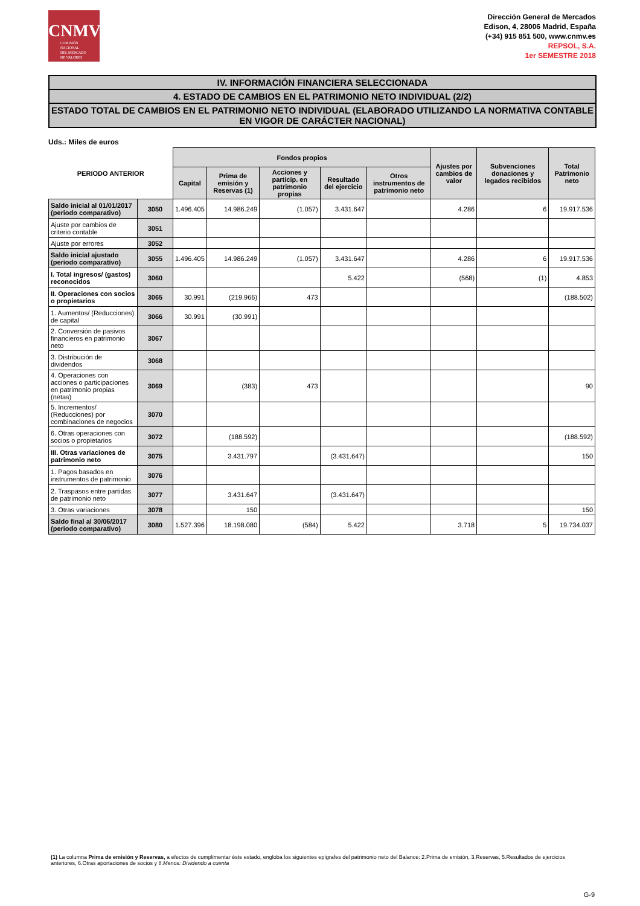CNMV
COMISIÓN
NACIONAL
DEL MERCADO
DE VALORES
Dirección General de Mercados
Edison, 4, 28006 Madrid, España
(+34) 915 851 500, www.cnmv.es
REPSOL, S.A.
1er SEMESTRE 2018
IV. INFORMACIÓN FINANCIERA SELECCIONADA
4. ESTADO DE CAMBIOS EN EL PATRIMONIO NETO INDIVIDUAL (2/2)
ESTADO TOTAL DE CAMBIOS EN EL PATRIMONIO NETO INDIVIDUAL (ELABORADO UTILIZANDO LA NORMATIVA CONTABLE EN VIGOR DE CARÁCTER NACIONAL)
Uds.: Miles de euros
| PERIODO ANTERIOR | | Fondos propios | | | | | Ajustes por cambios de valor | Subvenciones donaciones y legados recibidos | Total Patrimonio neto |
| --- | --- | --- | --- | --- | --- | --- | --- | --- | --- |
| | | Capital | Prima de emisión y Reservas (1) | Acciones y particip. en patrimonio propias | Resultado del ejercicio | Otros instrumentos de patrimonio neto | | | |
| Saldo inicial al 01/01/2017 (periodo comparativo) | 3050 | 1.496.405 | 14.986.249 | (1.057) | 3.431.647 | | 4.286 | 6 | 19.917.536 |
| Ajuste por cambios de criterio contable | 3051 | | | | | | | | |
| Ajuste por errores | 3052 | | | | | | | | |
| Saldo inicial ajustado (periodo comparativo) | 3055 | 1.496.405 | 14.986.249 | (1.057) | 3.431.647 | | 4.286 | 6 | 19.917.536 |
| I. Total ingresos/ (gastos) reconocidos | 3060 | | | | 5.422 | | (568) | (1) | 4.853 |
| II. Operaciones con socios o propietarios | 3065 | 30.991 | (219.966) | 473 | | | | | (188.502) |
| 1. Aumentos/ (Reducciones) de capital | 3066 | 30.991 | (30.991) | | | | | | |
| 2. Conversión de pasivos financieros en patrimonio neto | 3067 | | | | | | | | |
| 3. Distribución de dividendos | 3068 | | | | | | | | |
| 4. Operaciones con acciones o participaciones en patrimonio propias (netas) | 3069 | | (383) | 473 | | | | | 90 |
| 5. Incrementos/ (Reducciones) por combinaciones de negocios | 3070 | | | | | | | | |
| 6. Otras operaciones con socios o propietarios | 3072 | | (188.592) | | | | | | (188.592) |
| III. Otras variaciones de patrimonio neto | 3075 | | 3.431.797 | | (3.431.647) | | | | 150 |
| 1. Pagos basados en instrumentos de patrimonio | 3076 | | | | | | | | |
| 2. Traspasos entre partidas de patrimonio neto | 3077 | | 3.431.647 | | (3.431.647) | | | | |
| 3. Otras variaciones | 3078 | | 150 | | | | | | 150 |
| Saldo final al 30/06/2017 (periodo comparativo) | 3080 | 1.527.396 | 18.198.080 | (584) | 5.422 | | 3.718 | 5 | 19.734.037 |
(1) La columna Prima de emisión y Reservas, a efectos de cumplimentar éste estado, engloba los siguientes epígrafes del patrimonio neto del Balance: 2.Prima de emisión, 3.Reservas, 5.Resultados de ejercicios anteriores, 6.Otras aportaciones de socios y 8.Menos: Dividendo a cuenta
G-9